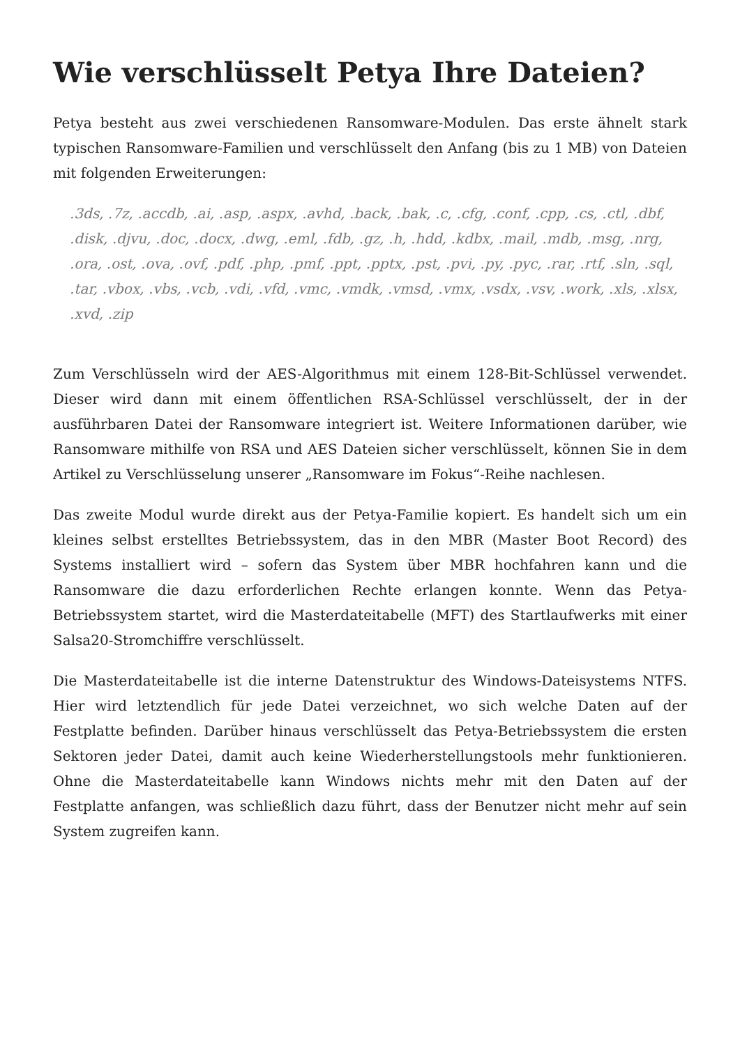Wie verschlüsselt Petya Ihre Dateien?
Petya besteht aus zwei verschiedenen Ransomware-Modulen. Das erste ähnelt stark typischen Ransomware-Familien und verschlüsselt den Anfang (bis zu 1 MB) von Dateien mit folgenden Erweiterungen:
.3ds, .7z, .accdb, .ai, .asp, .aspx, .avhd, .back, .bak, .c, .cfg, .conf, .cpp, .cs, .ctl, .dbf, .disk, .djvu, .doc, .docx, .dwg, .eml, .fdb, .gz, .h, .hdd, .kdbx, .mail, .mdb, .msg, .nrg, .ora, .ost, .ova, .ovf, .pdf, .php, .pmf, .ppt, .pptx, .pst, .pvi, .py, .pyc, .rar, .rtf, .sln, .sql, .tar, .vbox, .vbs, .vcb, .vdi, .vfd, .vmc, .vmdk, .vmsd, .vmx, .vsdx, .vsv, .work, .xls, .xlsx, .xvd, .zip
Zum Verschlüsseln wird der AES-Algorithmus mit einem 128-Bit-Schlüssel verwendet. Dieser wird dann mit einem öffentlichen RSA-Schlüssel verschlüsselt, der in der ausführbaren Datei der Ransomware integriert ist. Weitere Informationen darüber, wie Ransomware mithilfe von RSA und AES Dateien sicher verschlüsselt, können Sie in dem Artikel zu Verschlüsselung unserer „Ransomware im Fokus“-Reihe nachlesen.
Das zweite Modul wurde direkt aus der Petya-Familie kopiert. Es handelt sich um ein kleines selbst erstelltes Betriebssystem, das in den MBR (Master Boot Record) des Systems installiert wird – sofern das System über MBR hochfahren kann und die Ransomware die dazu erforderlichen Rechte erlangen konnte. Wenn das Petya-Betriebssystem startet, wird die Masterdateitabelle (MFT) des Startlaufwerks mit einer Salsa20-Stromchiffre verschlüsselt.
Die Masterdateitabelle ist die interne Datenstruktur des Windows-Dateisystems NTFS. Hier wird letztendlich für jede Datei verzeichnet, wo sich welche Daten auf der Festplatte befinden. Darüber hinaus verschlüsselt das Petya-Betriebssystem die ersten Sektoren jeder Datei, damit auch keine Wiederherstellungstools mehr funktionieren. Ohne die Masterdateitabelle kann Windows nichts mehr mit den Daten auf der Festplatte anfangen, was schließlich dazu führt, dass der Benutzer nicht mehr auf sein System zugreifen kann.